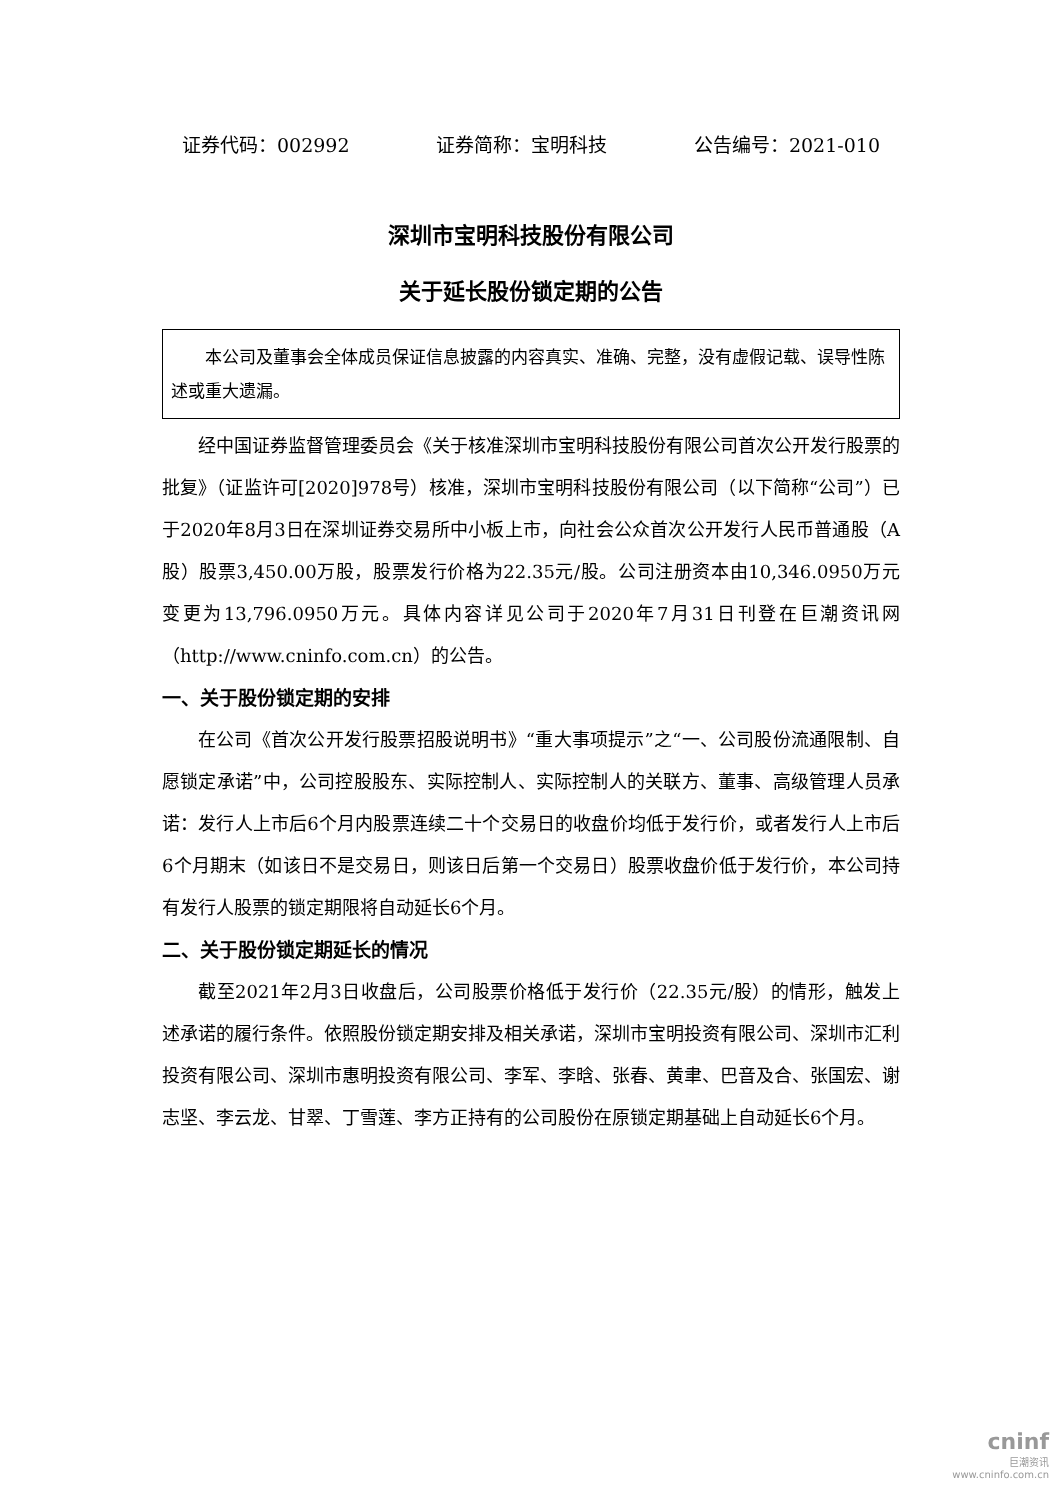证券代码：002992 证券简称：宝明科技 公告编号：2021-010
深圳市宝明科技股份有限公司
关于延长股份锁定期的公告
本公司及董事会全体成员保证信息披露的内容真实、准确、完整，没有虚假记载、误导性陈述或重大遗漏。
经中国证券监督管理委员会《关于核准深圳市宝明科技股份有限公司首次公开发行股票的批复》（证监许可[2020]978号）核准，深圳市宝明科技股份有限公司（以下简称“公司”）已于2020年8月3日在深圳证券交易所中小板上市，向社会公众首次公开发行人民币普通股（A股）股票3,450.00万股，股票发行价格为22.35元/股。公司注册资本由10,346.0950万元变更为13,796.0950万元。具体内容详见公司于2020年7月31日刊登在巨潮资讯网（http://www.cninfo.com.cn）的公告。
一、关于股份锁定期的安排
在公司《首次公开发行股票招股说明书》“重大事项提示”之“一、公司股份流通限制、自愿锁定承诺”中，公司控股股东、实际控制人、实际控制人的关联方、董事、高级管理人员承诺：发行人上市后6个月内股票连续二十个交易日的收盘价均低于发行价，或者发行人上市后6个月期末（如该日不是交易日，则该日后第一个交易日）股票收盘价低于发行价，本公司持有发行人股票的锁定期限将自动延长6个月。
二、关于股份锁定期延长的情况
截至2021年2月3日收盘后，公司股票价格低于发行价（22.35元/股）的情形，触发上述承诺的履行条件。依照股份锁定期安排及相关承诺，深圳市宝明投资有限公司、深圳市汇利投资有限公司、深圳市惠明投资有限公司、李军、李晗、张春、黄聿、巴音及合、张国宏、谢志坚、李云龙、甘翠、丁雪莲、李方正持有的公司股份在原锁定期基础上自动延长6个月。
cninf
巨潮资讯
www.cninfo.com.cn